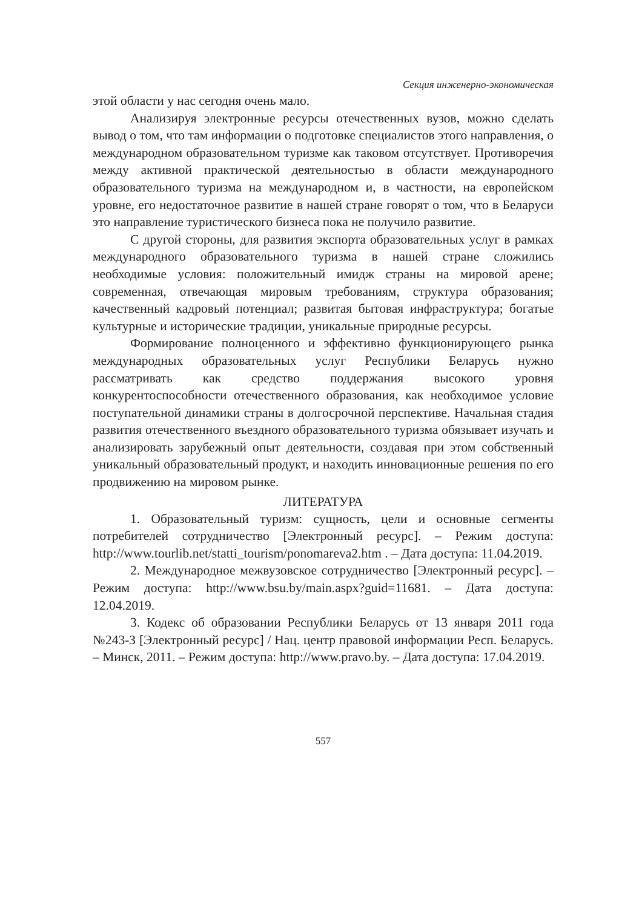Секция инженерно-экономическая
этой области у нас сегодня очень мало.
Анализируя электронные ресурсы отечественных вузов, можно сделать вывод о том, что там информации о подготовке специалистов этого направления, о международном образовательном туризме как таковом отсутствует. Противоречия между активной практической деятельностью в области международного образовательного туризма на международном и, в частности, на европейском уровне, его недостаточное развитие в нашей стране говорят о том, что в Беларуси это направление туристического бизнеса пока не получило развитие.
С другой стороны, для развития экспорта образовательных услуг в рамках международного образовательного туризма в нашей стране сложились необходимые условия: положительный имидж страны на мировой арене; современная, отвечающая мировым требованиям, структура образования; качественный кадровый потенциал; развитая бытовая инфраструктура; богатые культурные и исторические традиции, уникальные природные ресурсы.
Формирование полноценного и эффективно функционирующего рынка международных образовательных услуг Республики Беларусь нужно рассматривать как средство поддержания высокого уровня конкурентоспособности отечественного образования, как необходимое условие поступательной динамики страны в долгосрочной перспективе. Начальная стадия развития отечественного въездного образовательного туризма обязывает изучать и анализировать зарубежный опыт деятельности, создавая при этом собственный уникальный образовательный продукт, и находить инновационные решения по его продвижению на мировом рынке.
ЛИТЕРАТУРА
1. Образовательный туризм: сущность, цели и основные сегменты потребителей сотрудничество [Электронный ресурс]. – Режим доступа: http://www.tourlib.net/statti_tourism/ponomareva2.htm . – Дата доступа: 11.04.2019.
2. Международное межвузовское сотрудничество [Электронный ресурс]. – Режим доступа: http://www.bsu.by/main.aspx?guid=11681. – Дата доступа: 12.04.2019.
3. Кодекс об образовании Республики Беларусь от 13 января 2011 года №243-З [Электронный ресурс] / Нац. центр правовой информации Респ. Беларусь. – Минск, 2011. – Режим доступа: http://www.pravo.by. – Дата доступа: 17.04.2019.
557